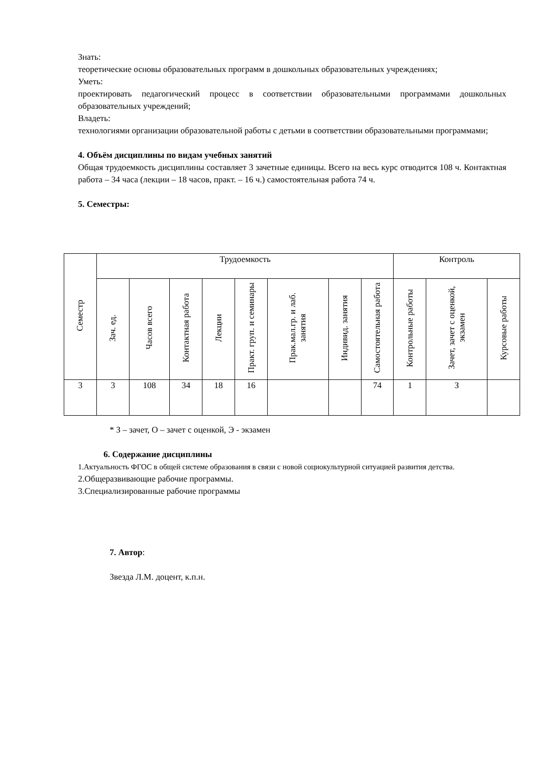Знать:
теоретические основы образовательных программ в дошкольных образовательных учреждениях;
Уметь:
проектировать педагогический процесс в соответствии образовательными программами дошкольных образовательных учреждений;
Владеть:
технологиями организации образовательной работы с детьми в соответствии образовательными программами;
4. Объём дисциплины по видам учебных занятий
Общая трудоемкость дисциплины составляет 3 зачетные единицы. Всего на весь курс отводится 108 ч. Контактная работа – 34 часа (лекции – 18 часов, практ. – 16 ч.) самостоятельная работа 74 ч.
5. Семестры:
| Семестр | Трудоемкость | | | | | | | | Контроль | | |
| --- | --- | --- | --- | --- | --- | --- | --- | --- | --- | --- | --- |
| | Зач. ед. | Часов всего | Контактная работа | Лекции | Практ. груп. и семинары | Прак.мал.гр. и лаб. занятия | Индивид. занятия | Самостоятельная работа | Контрольные работы | Зачет, зачет с оценкой, экзамен | Курсовые работы |
| 3 | 3 | 108 | 34 | 18 | 16 | | | 74 | 1 | З | |
* З – зачет, О – зачет с оценкой, Э - экзамен
6. Содержание дисциплины
1.Актуальность ФГОС в общей системе образования в связи с новой социокультурной ситуацией развития детства.
2.Общеразвивающие рабочие программы.
3.Специализированные рабочие программы
7. Автор:
Звезда Л.М. доцент, к.п.н.